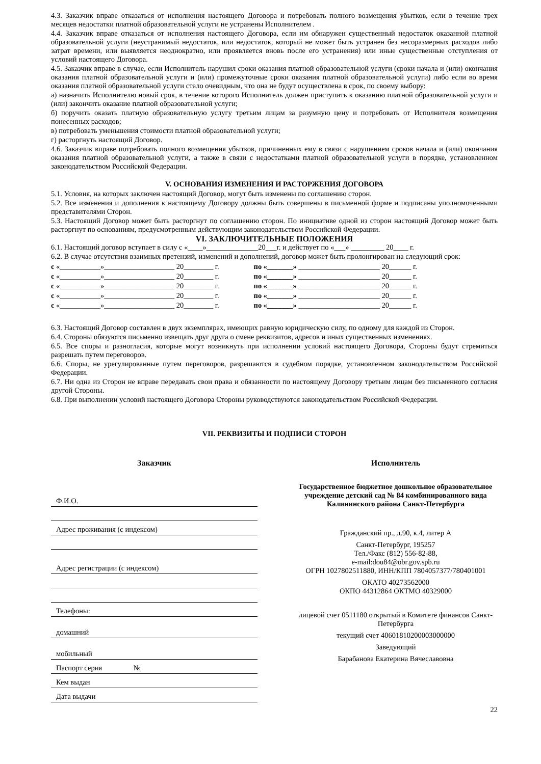4.3. Заказчик вправе отказаться от исполнения настоящего Договора и потребовать полного возмещения убытков, если в течение трех месяцев недостатки платной образовательной услуги не устранены Исполнителем .
4.4. Заказчик вправе отказаться от исполнения настоящего Договора, если им обнаружен существенный недостаток оказанной платной образовательной услуги (неустранимый недостаток, или недостаток, который не может быть устранен без несоразмерных расходов либо затрат времени, или выявляется неоднократно, или проявляется вновь после его устранения) или иные существенные отступления от условий настоящего Договора.
4.5. Заказчик вправе в случае, если Исполнитель нарушил сроки оказания платной образовательной услуги (сроки начала и (или) окончания оказания платной образовательной услуги и (или) промежуточные сроки оказания платной образовательной услуги) либо если во время оказания платной образовательной услуги стало очевидным, что она не будут осуществлена в срок, по своему выбору:
а) назначить Исполнителю новый срок, в течение которого Исполнитель должен приступить к оказанию платной образовательной услуги и (или) закончить оказание платной образовательной услуги;
б) поручить оказать платную образовательную услугу третьим лицам за разумную цену и потребовать от Исполнителя возмещения понесенных расходов;
в) потребовать уменьшения стоимости платной образовательной услуги;
г) расторгнуть настоящий Договор.
4.6. Заказчик вправе потребовать полного возмещения убытков, причиненных ему в связи с нарушением сроков начала и (или) окончания оказания платной образовательной услуги, а также в связи с недостатками платной образовательной услуги в порядке, установленном законодательством Российской Федерации.
V. ОСНОВАНИЯ ИЗМЕНЕНИЯ И РАСТОРЖЕНИЯ ДОГОВОРА
5.1. Условия, на которых заключен настоящий Договор, могут быть изменены по соглашению сторон.
5.2. Все изменения и дополнения к настоящему Договору должны быть совершены в письменной форме и подписаны уполномоченными представителями Сторон.
5.3. Настоящий Договор может быть расторгнут по соглашению сторон. По инициативе одной из сторон настоящий Договор может быть расторгнут по основаниям, предусмотренным действующим законодательством Российской Федерации.
VI. ЗАКЛЮЧИТЕЛЬНЫЕ ПОЛОЖЕНИЯ
6.1. Настоящий договор вступает в силу с «____»______________20___г. и действует по «___» _________ 20____ г.
6.2. В случае отсутствия взаимных претензий, изменений и дополнений, договор может быть пролонгирован на следующий срок:
| с «___________»___________________ 20________ г. | по | «_______» ______________________ 20______ г. |
| с «___________»___________________ 20________ г. | по | «_______» ______________________ 20______ г. |
| с «___________»___________________ 20________ г. | по | «_______» ______________________ 20______ г. |
| с «___________»___________________ 20________ г. | по | «_______» ______________________ 20______ г. |
| с «___________»___________________ 20________ г. | по | «_______» ______________________ 20______ г. |
6.3. Настоящий Договор составлен в двух экземплярах, имеющих равную юридическую силу, по одному для каждой из Сторон.
6.4. Стороны обязуются письменно извещать друг друга о смене реквизитов, адресов и иных существенных изменениях.
6.5. Все споры и разногласия, которые могут возникнуть при исполнении условий настоящего Договора, Стороны будут стремиться разрешать путем переговоров.
6.6. Споры, не урегулированные путем переговоров, разрешаются в судебном порядке, установленном законодательством Российской Федерации.
6.7. Ни одна из Сторон не вправе передавать свои права и обязанности по настоящему Договору третьим лицам без письменного согласия другой Стороны.
6.8. При выполнении условий настоящего Договора Стороны руководствуются законодательством Российской Федерации.
VII. РЕКВИЗИТЫ И ПОДПИСИ СТОРОН
Заказчик
Ф.И.О.
Адрес проживания (с индексом)
Адрес регистрации (с индексом)
Телефоны:
домашний
мобильный
Паспорт серия №
Кем выдан
Дата выдачи
Исполнитель
Государственное бюджетное дошкольное образовательное учреждение детский сад № 84 комбинированного вида Калининского района Санкт-Петербурга
Гражданский пр., д.90, к.4, литер А
Санкт-Петербург, 195257
Тел./Факс (812) 556-82-88,
e-mail:dou84@obr.gov.spb.ru
ОГРН 1027802511880, ИНН/КПП 7804057377/780401001
ОКАТО 40273562000
ОКПО 44312864 ОКТМО 40329000
лицевой счет 0511180 открытый в Комитете финансов Санкт-Петербурга
текущий счет 40601810200003000000
Заведующий
Барабанова Екатерина Вячеславовна
22